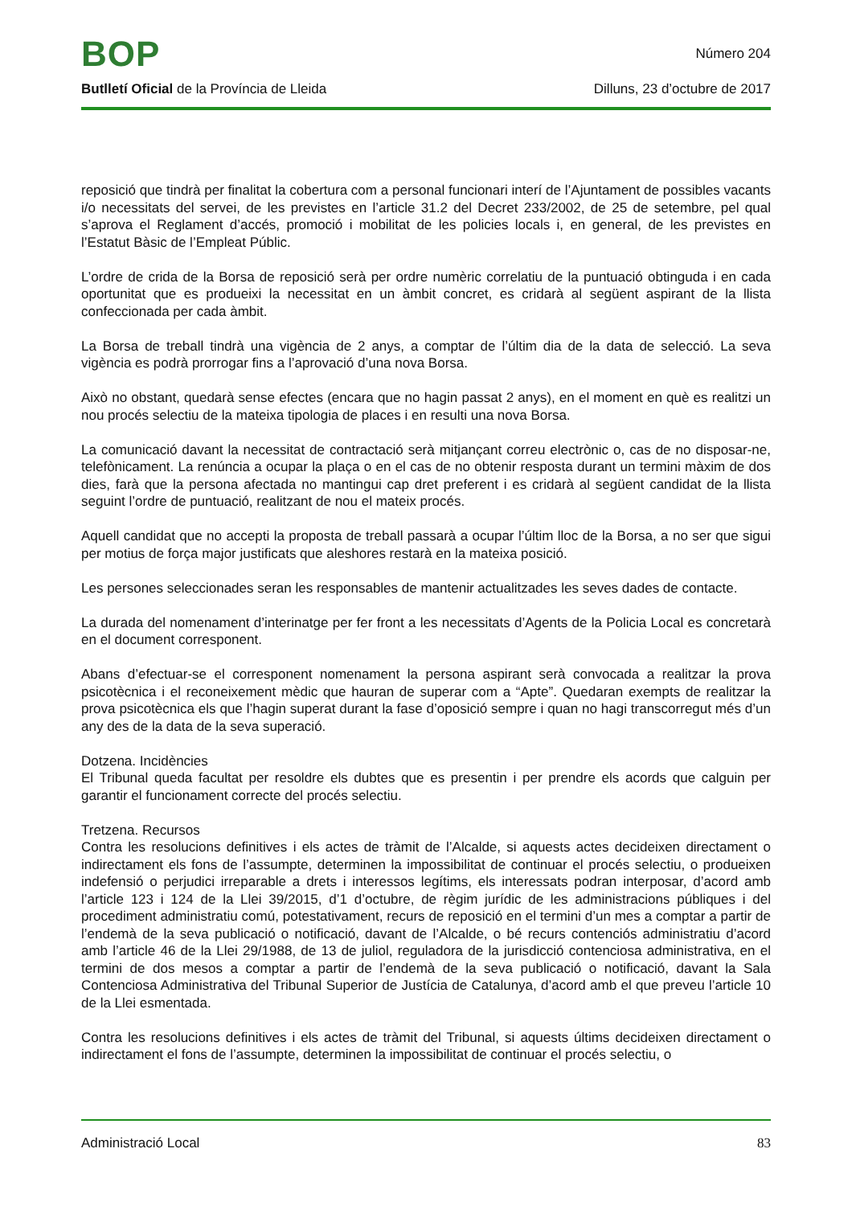BOP
Número 204
Butlletí Oficial de la Província de Lleida Dilluns, 23 d’octubre de 2017
reposició que tindrà per finalitat la cobertura com a personal funcionari interí de l’Ajuntament de possibles vacants i/o necessitats del servei, de les previstes en l’article 31.2 del Decret 233/2002, de 25 de setembre, pel qual s’aprova el Reglament d’accés, promoció i mobilitat de les policies locals i, en general, de les previstes en l’Estatut Bàsic de l’Empleat Públic.
L’ordre de crida de la Borsa de reposició serà per ordre numèric correlatiu de la puntuació obtinguda i en cada oportunitat que es produeixi la necessitat en un àmbit concret, es cridarà al següent aspirant de la llista confeccionada per cada àmbit.
La Borsa de treball tindrà una vigència de 2 anys, a comptar de l’últim dia de la data de selecció. La seva vigència es podrà prorrogar fins a l’aprovació d’una nova Borsa.
Això no obstant, quedarà sense efectes (encara que no hagin passat 2 anys), en el moment en què es realitzi un nou procés selectiu de la mateixa tipologia de places i en resulti una nova Borsa.
La comunicació davant la necessitat de contractació serà mitjançant correu electrònic o, cas de no disposar-ne, telefònicament. La renúncia a ocupar la plaça o en el cas de no obtenir resposta durant un termini màxim de dos dies, farà que la persona afectada no mantingui cap dret preferent i es cridarà al següent candidat de la llista seguint l’ordre de puntuació, realitzant de nou el mateix procés.
Aquell candidat que no accepti la proposta de treball passarà a ocupar l’últim lloc de la Borsa, a no ser que sigui per motius de força major justificats que aleshores restarà en la mateixa posició.
Les persones seleccionades seran les responsables de mantenir actualitzades les seves dades de contacte.
La durada del nomenament d’interinatge per fer front a les necessitats d’Agents de la Policia Local es concretarà en el document corresponent.
Abans d’efectuar-se el corresponent nomenament la persona aspirant serà convocada a realitzar la prova psicotècnica i el reconeixement mèdic que hauran de superar com a “Apte”. Quedaran exempts de realitzar la prova psicotècnica els que l’hagin superat durant la fase d’oposició sempre i quan no hagi transcorregut més d’un any des de la data de la seva superació.
Dotzena. Incidències
El Tribunal queda facultat per resoldre els dubtes que es presentin i per prendre els acords que calguin per garantir el funcionament correcte del procés selectiu.
Tretzena. Recursos
Contra les resolucions definitives i els actes de tràmit de l’Alcalde, si aquests actes decideixen directament o indirectament els fons de l’assumpte, determinen la impossibilitat de continuar el procés selectiu, o produeixen indefensió o perjudici irreparable a drets i interessos legítims, els interessats podran interposar, d’acord amb l’article 123 i 124 de la Llei 39/2015, d’1 d’octubre, de règim jurídic de les administracions públiques i del procediment administratiu comú, potestativament, recurs de reposició en el termini d’un mes a comptar a partir de l’endemà de la seva publicació o notificació, davant de l’Alcalde, o bé recurs contenciós administratiu d’acord amb l’article 46 de la Llei 29/1988, de 13 de juliol, reguladora de la jurisdicció contenciosa administrativa, en el termini de dos mesos a comptar a partir de l’endemà de la seva publicació o notificació, davant la Sala Contenciosa Administrativa del Tribunal Superior de Justícia de Catalunya, d’acord amb el que preveu l’article 10 de la Llei esmentada.
Contra les resolucions definitives i els actes de tràmit del Tribunal, si aquests últims decideixen directament o indirectament el fons de l’assumpte, determinen la impossibilitat de continuar el procés selectiu, o
Administració Local 83